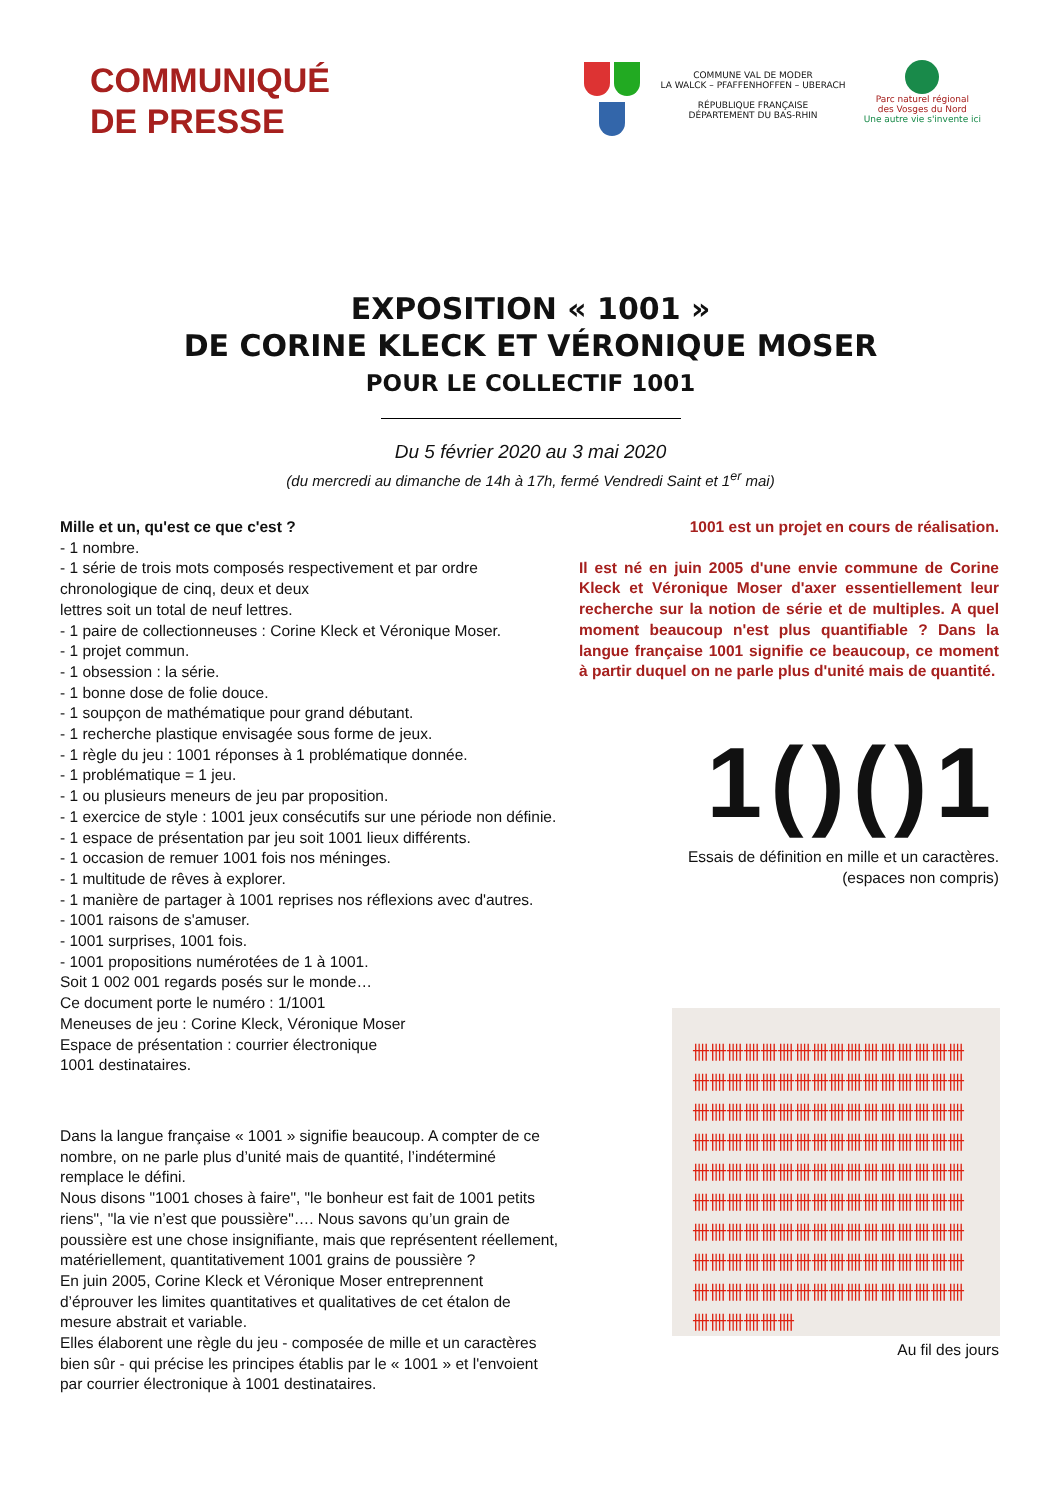COMMUNIQUÉ
DE PRESSE
COMMUNE VAL DE MODER
LA WALCK – PFAFFENHOFFEN – UBERACH
RÉPUBLIQUE FRANÇAISE
DÉPARTEMENT DU BAS-RHIN
Parc naturel régional
des Vosges du Nord
Une autre vie s'invente ici
EXPOSITION « 1001 »
DE CORINE KLECK ET VÉRONIQUE MOSER
POUR LE COLLECTIF 1001
Du 5 février 2020 au 3 mai 2020
(du mercredi au dimanche de 14h à 17h, fermé Vendredi Saint et 1<sup>er</sup> mai)
Mille et un, qu'est ce que c'est ?
- 1 nombre.
- 1 série de trois mots composés respectivement et par ordre chronologique de cinq, deux et deux
lettres soit un total de neuf lettres.
- 1 paire de collectionneuses : Corine Kleck et Véronique Moser.
- 1 projet commun.
- 1 obsession : la série.
- 1 bonne dose de folie douce.
- 1 soupçon de mathématique pour grand débutant.
- 1 recherche plastique envisagée sous forme de jeux.
- 1 règle du jeu : 1001 réponses à 1 problématique donnée.
- 1 problématique = 1 jeu.
- 1 ou plusieurs meneurs de jeu par proposition.
- 1 exercice de style : 1001 jeux consécutifs sur une période non définie.
- 1 espace de présentation par jeu soit 1001 lieux différents.
- 1 occasion de remuer 1001 fois nos méninges.
- 1 multitude de rêves à explorer.
- 1 manière de partager à 1001 reprises nos réflexions avec d'autres.
- 1001 raisons de s'amuser.
- 1001 surprises, 1001 fois.
- 1001 propositions numérotées de 1 à 1001.
Soit 1 002 001 regards posés sur le monde…
Ce document porte le numéro : 1/1001
Meneuses de jeu : Corine Kleck, Véronique Moser
Espace de présentation : courrier électronique
1001 destinataires.
Dans la langue française « 1001 » signifie beaucoup. A compter de ce nombre, on ne parle plus d’unité mais de quantité, l’indéterminé remplace le défini.
Nous disons "1001 choses à faire", "le bonheur est fait de 1001 petits riens", "la vie n’est que poussière"…. Nous savons qu’un grain de poussière est une chose insignifiante, mais que représentent réellement, matériellement, quantitativement 1001 grains de poussière ?
En juin 2005, Corine Kleck et Véronique Moser entreprennent d’éprouver les limites quantitatives et qualitatives de cet étalon de mesure abstrait et variable.
Elles élaborent une règle du jeu - composée de mille et un caractères bien sûr - qui précise les principes établis par le « 1001 » et l'envoient par courrier électronique à 1001 destinataires.
1001 est un projet en cours de réalisation.
Il est né en juin 2005 d'une envie commune de Corine Kleck et Véronique Moser d'axer essentiellement leur recherche sur la notion de série et de multiples. A quel moment beaucoup n'est plus quantifiable ? Dans la langue française 1001 signifie ce beaucoup, ce moment à partir duquel on ne parle plus d'unité mais de quantité.
1()()1
Essais de définition en mille et un caractères.
(espaces non compris)
卌卌卌卌卌卌卌卌卌卌卌卌卌卌卌卌卌卌卌卌卌卌卌卌卌卌卌卌卌卌卌卌卌卌卌卌卌卌卌卌卌卌卌卌卌卌卌卌卌卌卌卌卌卌卌卌卌卌卌卌卌卌卌卌卌卌卌卌卌卌卌卌卌卌卌卌卌卌卌卌卌卌卌卌卌卌卌卌卌卌卌卌卌卌卌卌卌卌卌卌卌卌卌卌卌卌卌卌卌卌卌卌卌卌卌卌卌卌卌卌卌卌卌卌卌卌卌卌卌卌卌卌卌卌卌卌卌卌卌卌卌卌卌卌卌卌卌卌卌卌
Au fil des jours